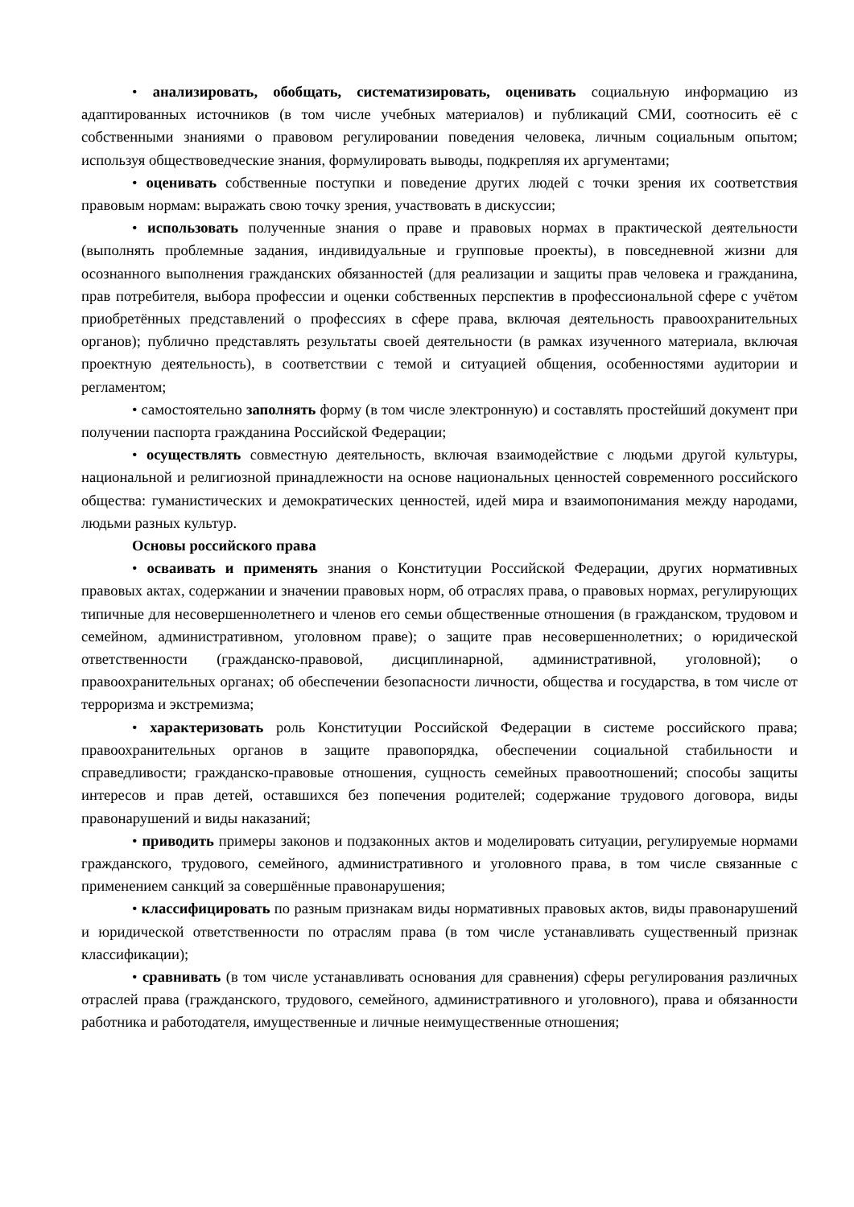• анализировать, обобщать, систематизировать, оценивать социальную информацию из адаптированных источников (в том числе учебных материалов) и публикаций СМИ, соотносить её с собственными знаниями о правовом регулировании поведения человека, личным социальным опытом; используя обществоведческие знания, формулировать выводы, подкрепляя их аргументами;
• оценивать собственные поступки и поведение других людей с точки зрения их соответствия правовым нормам: выражать свою точку зрения, участвовать в дискуссии;
• использовать полученные знания о праве и правовых нормах в практической деятельности (выполнять проблемные задания, индивидуальные и групповые проекты), в повседневной жизни для осознанного выполнения гражданских обязанностей (для реализации и защиты прав человека и гражданина, прав потребителя, выбора профессии и оценки собственных перспектив в профессиональной сфере с учётом приобретённых представлений о профессиях в сфере права, включая деятельность правоохранительных органов); публично представлять результаты своей деятельности (в рамках изученного материала, включая проектную деятельность), в соответствии с темой и ситуацией общения, особенностями аудитории и регламентом;
• самостоятельно заполнять форму (в том числе электронную) и составлять простейший документ при получении паспорта гражданина Российской Федерации;
• осуществлять совместную деятельность, включая взаимодействие с людьми другой культуры, национальной и религиозной принадлежности на основе национальных ценностей современного российского общества: гуманистических и демократических ценностей, идей мира и взаимопонимания между народами, людьми разных культур.
Основы российского права
• осваивать и применять знания о Конституции Российской Федерации, других нормативных правовых актах, содержании и значении правовых норм, об отраслях права, о правовых нормах, регулирующих типичные для несовершеннолетнего и членов его семьи общественные отношения (в гражданском, трудовом и семейном, административном, уголовном праве); о защите прав несовершеннолетних; о юридической ответственности (гражданско-правовой, дисциплинарной, административной, уголовной); о правоохранительных органах; об обеспечении безопасности личности, общества и государства, в том числе от терроризма и экстремизма;
• характеризовать роль Конституции Российской Федерации в системе российского права; правоохранительных органов в защите правопорядка, обеспечении социальной стабильности и справедливости; гражданско-правовые отношения, сущность семейных правоотношений; способы защиты интересов и прав детей, оставшихся без попечения родителей; содержание трудового договора, виды правонарушений и виды наказаний;
• приводить примеры законов и подзаконных актов и моделировать ситуации, регулируемые нормами гражданского, трудового, семейного, административного и уголовного права, в том числе связанные с применением санкций за совершённые правонарушения;
• классифицировать по разным признакам виды нормативных правовых актов, виды правонарушений и юридической ответственности по отраслям права (в том числе устанавливать существенный признак классификации);
• сравнивать (в том числе устанавливать основания для сравнения) сферы регулирования различных отраслей права (гражданского, трудового, семейного, административного и уголовного), права и обязанности работника и работодателя, имущественные и личные неимущественные отношения;